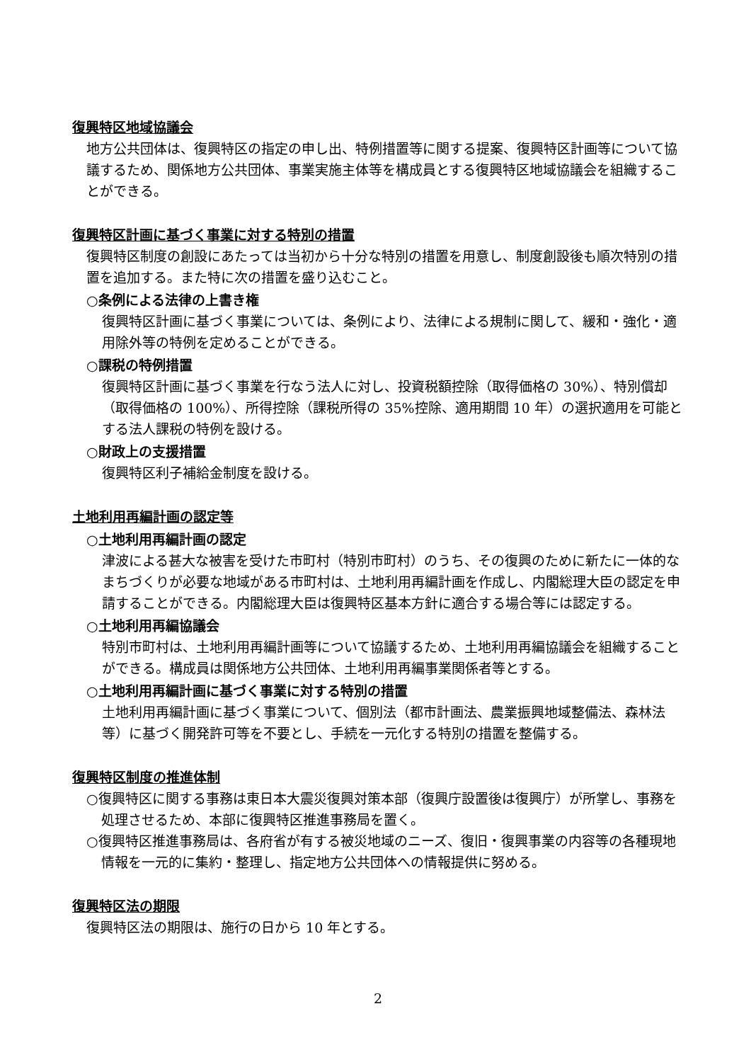復興特区地域協議会
地方公共団体は、復興特区の指定の申し出、特例措置等に関する提案、復興特区計画等について協議するため、関係地方公共団体、事業実施主体等を構成員とする復興特区地域協議会を組織することができる。
復興特区計画に基づく事業に対する特別の措置
復興特区制度の創設にあたっては当初から十分な特別の措置を用意し、制度創設後も順次特別の措置を追加する。また特に次の措置を盛り込むこと。
○条例による法律の上書き権
復興特区計画に基づく事業については、条例により、法律による規制に関して、緩和・強化・適用除外等の特例を定めることができる。
○課税の特例措置
復興特区計画に基づく事業を行なう法人に対し、投資税額控除（取得価格の 30%）、特別償却（取得価格の 100%）、所得控除（課税所得の 35%控除、適用期間 10 年）の選択適用を可能とする法人課税の特例を設ける。
○財政上の支援措置
復興特区利子補給金制度を設ける。
土地利用再編計画の認定等
○土地利用再編計画の認定
津波による甚大な被害を受けた市町村（特別市町村）のうち、その復興のために新たに一体的なまちづくりが必要な地域がある市町村は、土地利用再編計画を作成し、内閣総理大臣の認定を申請することができる。内閣総理大臣は復興特区基本方針に適合する場合等には認定する。
○土地利用再編協議会
特別市町村は、土地利用再編計画等について協議するため、土地利用再編協議会を組織することができる。構成員は関係地方公共団体、土地利用再編事業関係者等とする。
○土地利用再編計画に基づく事業に対する特別の措置
土地利用再編計画に基づく事業について、個別法（都市計画法、農業振興地域整備法、森林法等）に基づく開発許可等を不要とし、手続を一元化する特別の措置を整備する。
復興特区制度の推進体制
○復興特区に関する事務は東日本大震災復興対策本部（復興庁設置後は復興庁）が所掌し、事務を処理させるため、本部に復興特区推進事務局を置く。
○復興特区推進事務局は、各府省が有する被災地域のニーズ、復旧・復興事業の内容等の各種現地情報を一元的に集約・整理し、指定地方公共団体への情報提供に努める。
復興特区法の期限
復興特区法の期限は、施行の日から 10 年とする。
2